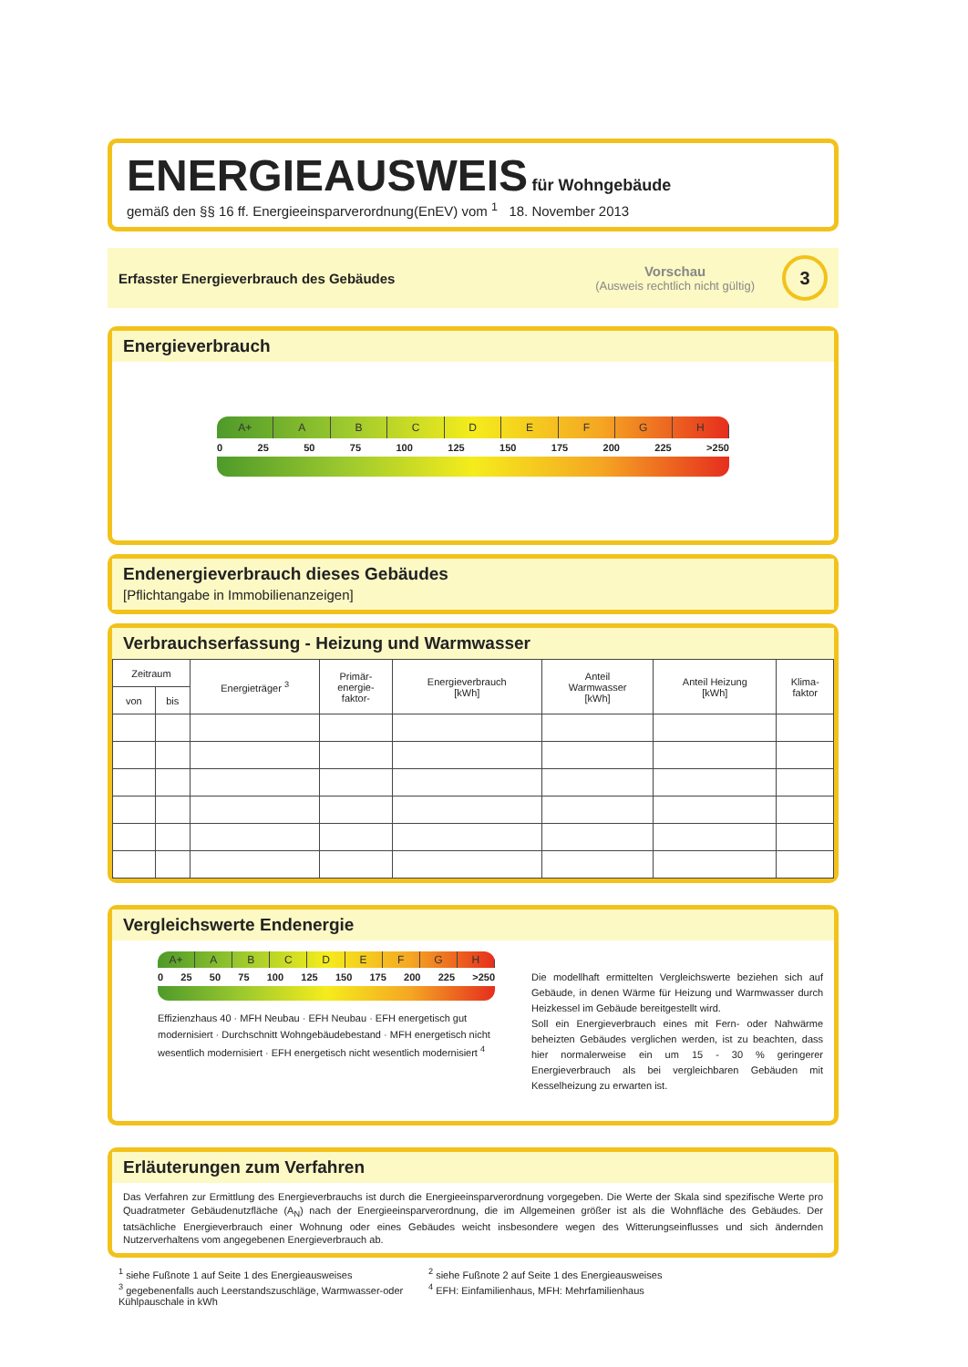ENERGIEAUSWEIS für Wohngebäude
gemäß den §§ 16 ff. Energieeinsparverordnung(EnEV) vom <sup>1</sup> 18. November 2013
Erfasster Energieverbrauch des Gebäudes
Vorschau
(Ausweis rechtlich nicht gültig)
3
Energieverbrauch
A+ ABCDEFGH
0 25 50 75 100 125 150 175 200 225 >250
Endenergieverbrauch dieses Gebäudes
[Pflichtangabe in Immobilienanzeigen]
Verbrauchserfassung - Heizung und Warmwasser
| Zeitraum | | Energieträger <sup>3</sup> | Primär- energie- faktor- | Energieverbrauch [kWh] | Anteil Warmwasser [kWh] | Anteil Heizung [kWh] | Klima- faktor |
| --- | --- | --- | --- | --- | --- | --- | --- |
| von | bis | | | | | | |
Vergleichswerte Endenergie
A+ ABCDEFGH
0 25 50 75 100 125 150 175 200 225 >250
Effizienzhaus 40 · MFH Neubau · EFH Neubau · EFH energetisch gut modernisiert · Durchschnitt Wohngebäudebestand · MFH energetisch nicht wesentlich modernisiert · EFH energetisch nicht wesentlich modernisiert <sup>4</sup>
Die modellhaft ermittelten Vergleichswerte beziehen sich auf Gebäude, in denen Wärme für Heizung und Warmwasser durch Heizkessel im Gebäude bereitgestellt wird.
Soll ein Energieverbrauch eines mit Fern- oder Nahwärme beheizten Gebäudes verglichen werden, ist zu beachten, dass hier normalerweise ein um 15 - 30 % geringerer Energieverbrauch als bei vergleichbaren Gebäuden mit Kesselheizung zu erwarten ist.
Erläuterungen zum Verfahren
Das Verfahren zur Ermittlung des Energieverbrauchs ist durch die Energieeinsparverordnung vorgegeben. Die Werte der Skala sind spezifische Werte pro Quadratmeter Gebäudenutzfläche (A<sub>N</sub>) nach der Energieeinsparverordnung, die im Allgemeinen größer ist als die Wohnfläche des Gebäudes. Der tatsächliche Energieverbrauch einer Wohnung oder eines Gebäudes weicht insbesondere wegen des Witterungseinflusses und sich ändernden Nutzerverhaltens vom angegebenen Energieverbrauch ab.
<sup>1</sup> siehe Fußnote 1 auf Seite 1 des Energieausweises
<sup>2</sup> siehe Fußnote 2 auf Seite 1 des Energieausweises
<sup>3</sup> gegebenenfalls auch Leerstandszuschläge, Warmwasser-oder Kühlpauschale in kWh
<sup>4</sup> EFH: Einfamilienhaus, MFH: Mehrfamilienhaus